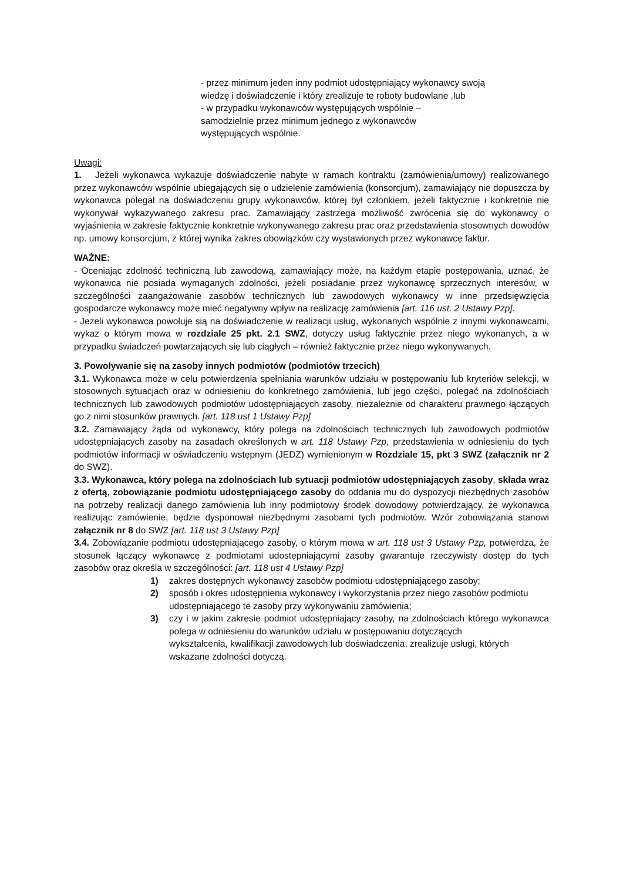- przez minimum jeden inny podmiot udostępniający wykonawcy swoją
wiedzę i doświadczenie i który zrealizuje te roboty budowlane ,lub
- w przypadku wykonawców występujących wspólnie –
samodzielnie przez minimum jednego z wykonawców
występujących wspólnie.
Uwagi:
1. Jeżeli wykonawca wykazuje doświadczenie nabyte w ramach kontraktu (zamówienia/umowy) realizowanego przez wykonawców wspólnie ubiegających się o udzielenie zamówienia (konsorcjum), zamawiający nie dopuszcza by wykonawca polegał na doświadczeniu grupy wykonawców, której był członkiem, jeżeli faktycznie i konkretnie nie wykonywał wykazywanego zakresu prac. Zamawiający zastrzega możliwość zwrócenia się do wykonawcy o wyjaśnienia w zakresie faktycznie konkretnie wykonywanego zakresu prac oraz przedstawienia stosownych dowodów np. umowy konsorcjum, z której wynika zakres obowiązków czy wystawionych przez wykonawcę faktur.
WAŻNE:
- Oceniając zdolność techniczną lub zawodową, zamawiający może, na każdym etapie postępowania, uznać, że wykonawca nie posiada wymaganych zdolności, jeżeli posiadanie przez wykonawcę sprzecznych interesów, w szczególności zaangażowanie zasobów technicznych lub zawodowych wykonawcy w inne przedsięwzięcia gospodarcze wykonawcy może mieć negatywny wpływ na realizację zamówienia [art. 116 ust. 2 Ustawy Pzp].
- Jeżeli wykonawca powołuje sią na doświadczenie w realizacji usług, wykonanych wspólnie z innymi wykonawcami, wykaz o którym mowa w rozdziale 25 pkt. 2.1 SWZ, dotyczy usług faktycznie przez niego wykonanych, a w przypadku świadczeń powtarzających się lub ciągłych – również faktycznie przez niego wykonywanych.
3. Powoływanie się na zasoby innych podmiotów (podmiotów trzecich)
3.1. Wykonawca może w celu potwierdzenia spełniania warunków udziału w postępowaniu lub kryteriów selekcji, w stosownych sytuacjach oraz w odniesieniu do konkretnego zamówienia, lub jego części, polegać na zdolnościach technicznych lub zawodowych podmiotów udostępniających zasoby, niezależnie od charakteru prawnego łączących go z nimi stosunków prawnych. [art. 118 ust 1 Ustawy Pzp]
3.2. Zamawiający żąda od wykonawcy, który polega na zdolnościach technicznych lub zawodowych podmiotów udostępniających zasoby na zasadach określonych w art. 118 Ustawy Pzp, przedstawienia w odniesieniu do tych podmiotów informacji w oświadczeniu wstępnym (JEDZ) wymienionym w Rozdziale 15, pkt 3 SWZ (załącznik nr 2 do SWZ).
3.3. Wykonawca, który polega na zdolnościach lub sytuacji podmiotów udostępniających zasoby, składa wraz z ofertą, zobowiązanie podmiotu udostępniającego zasoby do oddania mu do dyspozycji niezbędnych zasobów na potrzeby realizacji danego zamówienia lub inny podmiotowy środek dowodowy potwierdzający, że wykonawca realizując zamówienie, będzie dysponował niezbędnymi zasobami tych podmiotów. Wzór zobowiązania stanowi załącznik nr 8 do SWZ [art. 118 ust 3 Ustawy Pzp]
3.4. Zobowiązanie podmiotu udostępniającego zasoby, o którym mowa w art. 118 ust 3 Ustawy Pzp, potwierdza, że stosunek łączący wykonawcę z podmiotami udostępniającymi zasoby gwarantuje rzeczywisty dostęp do tych zasobów oraz określa w szczególności: [art. 118 ust 4 Ustawy Pzp]
1) zakres dostępnych wykonawcy zasobów podmiotu udostępniającego zasoby;
2) sposób i okres udostępnienia wykonawcy i wykorzystania przez niego zasobów podmiotu udostępniającego te zasoby przy wykonywaniu zamówienia;
3) czy i w jakim zakresie podmiot udostępniający zasoby, na zdolnościach którego wykonawca polega w odniesieniu do warunków udziału w postępowaniu dotyczących
wykształcenia, kwalifikacji zawodowych lub doświadczenia, zrealizuje usługi, których wskazane zdolności dotyczą.